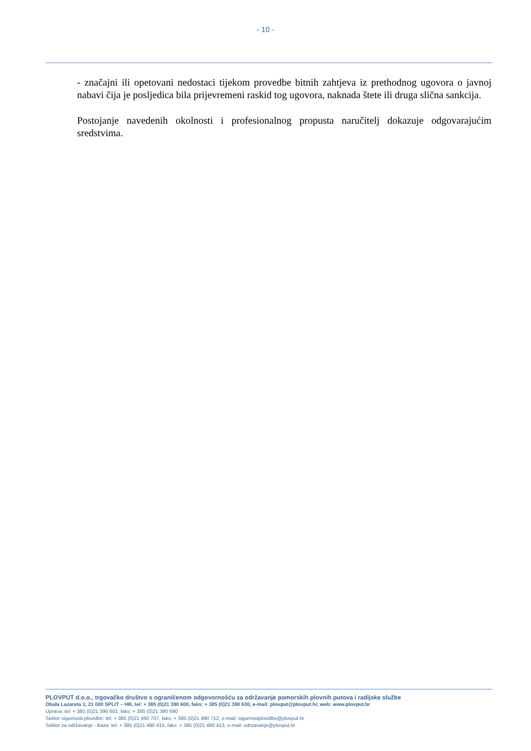- 10 -
- značajni ili opetovani nedostaci tijekom provedbe bitnih zahtjeva iz prethodnog ugovora o javnoj nabavi čija je posljedica bila prijevremeni raskid tog ugovora, naknada štete ili druga slična sankcija.
Postojanje navedenih okolnosti i profesionalnog propusta naručitelj dokazuje odgovarajućim sredstvima.
PLOVPUT d.o.o., trgovačko društvo s ograničenom odgovornošću za održavanje pomorskih plovnih putova i radijske službe
Obala Lazareta 1, 21 000 SPLIT – HR, tel: + 385 (0)21 390 600, faks: + 385 (0)21 390 630, e-mail: plovput@plovput.hr, web: www.plovput.hr
Uprava: tel: + 385 (0)21 390 601, faks: + 385 (0)21 390 690
Sektor sigurnosti plovidbe: tel: + 385 (0)21 490 707, faks: + 385 (0)21 490 712, e-mail: sigurnostplovidbe@plovput.hr
Sektor za održavanje - Baza: tel: + 385 (0)21 490 415, faks: + 385 (0)21 490 413, e-mail: odrzavanje@plovput.hr